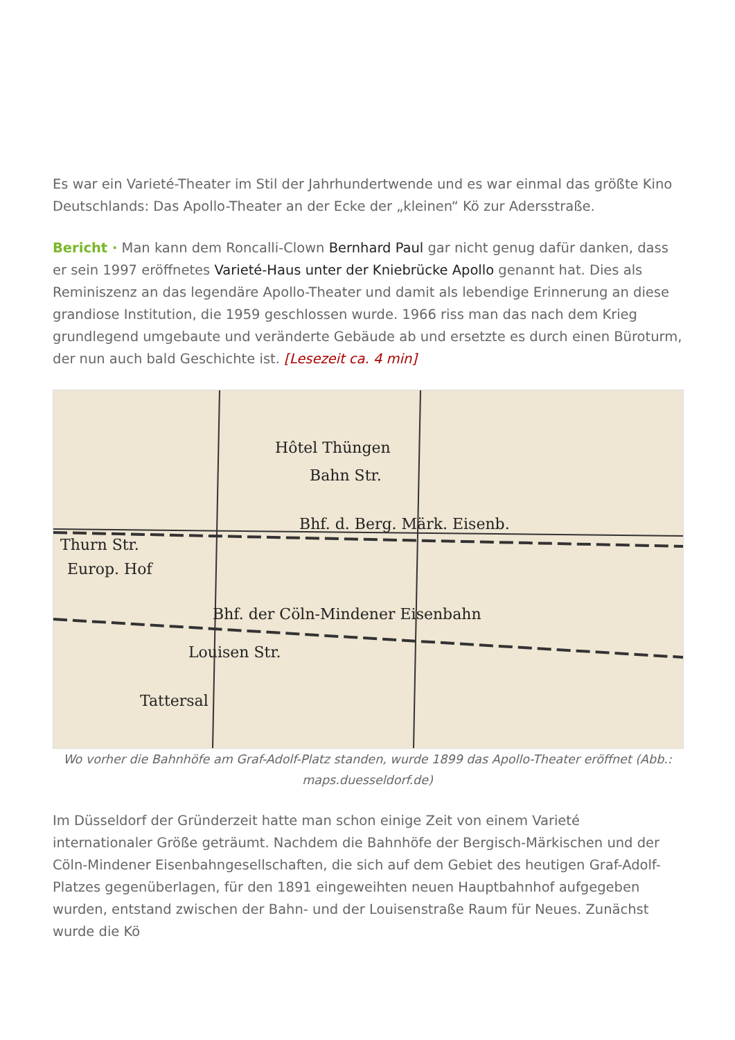Es war ein Varieté-Theater im Stil der Jahrhundertwende und es war einmal das größte Kino Deutschlands: Das Apollo-Theater an der Ecke der „kleinen“ Kö zur Adersstraße.
Bericht · Man kann dem Roncalli-Clown Bernhard Paul gar nicht genug dafür danken, dass er sein 1997 eröffnetes Varieté-Haus unter der Kniebrücke Apollo genannt hat. Dies als Reminiszenz an das legendäre Apollo-Theater und damit als lebendige Erinnerung an diese grandiose Institution, die 1959 geschlossen wurde. 1966 riss man das nach dem Krieg grundlegend umgebaute und veränderte Gebäude ab und ersetzte es durch einen Büroturm, der nun auch bald Geschichte ist. [Lesezeit ca. 4 min]
Hôtel Thüngen
Bahn Str.
Bhf. d. Berg. Märk. Eisenb.
Bhf. der Cöln-Mindener Eisenbahn
Louisen Str.
Tattersal
Europ. Hof
Thurn Str.
Wo vorher die Bahnhöfe am Graf-Adolf-Platz standen, wurde 1899 das Apollo-Theater eröffnet (Abb.: maps.duesseldorf.de)
Im Düsseldorf der Gründerzeit hatte man schon einige Zeit von einem Varieté internationaler Größe geträumt. Nachdem die Bahnhöfe der Bergisch-Märkischen und der Cöln-Mindener Eisenbahngesellschaften, die sich auf dem Gebiet des heutigen Graf-Adolf-Platzes gegenüberlagen, für den 1891 eingeweihten neuen Hauptbahnhof aufgegeben wurden, entstand zwischen der Bahn- und der Louisenstraße Raum für Neues. Zunächst wurde die Kö